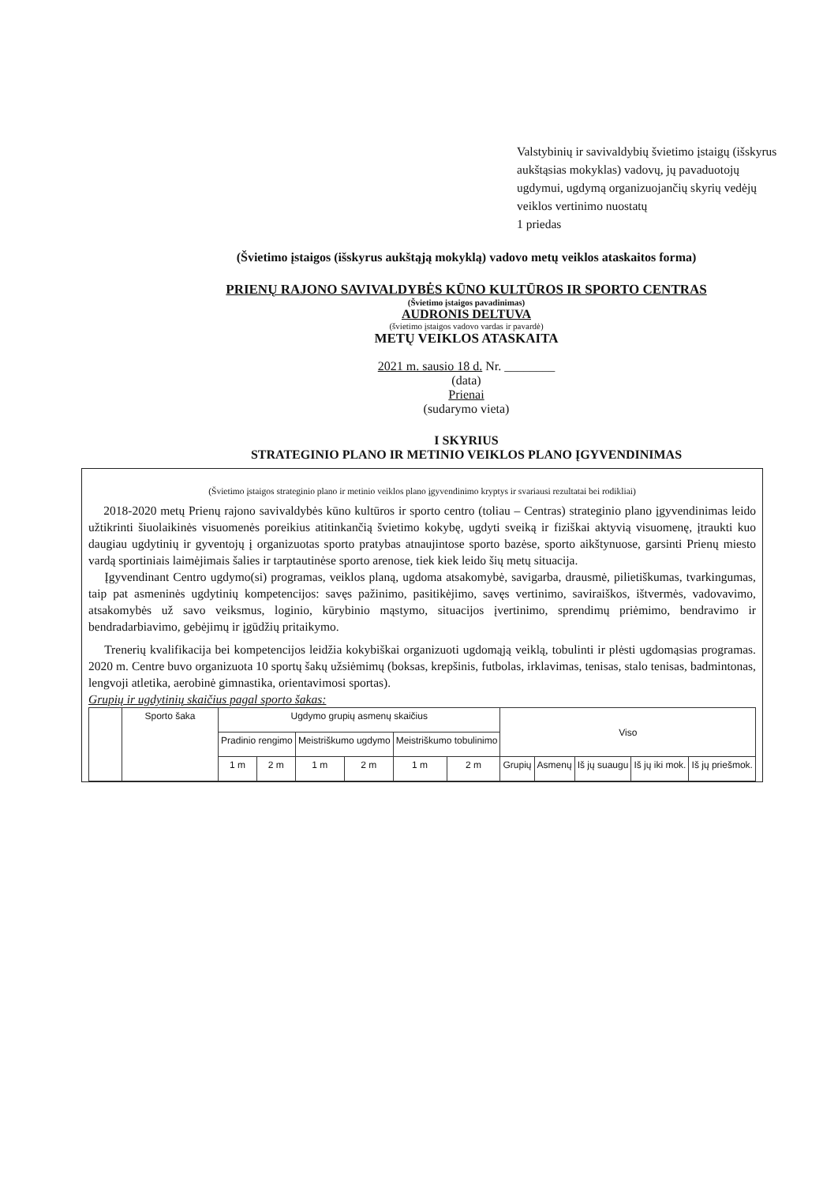Valstybinių ir savivaldybių švietimo įstaigų (išskyrus aukštąsias mokyklas) vadovų, jų pavaduotojų ugdymui, ugdymą organizuojančių skyrių vedėjų veiklos vertinimo nuostatų
1 priedas
(Švietimo įstaigos (išskyrus aukštąją mokyklą) vadovo metų veiklos ataskaitos forma)
PRIENŲ RAJONO SAVIVALDYBĖS KŪNO KULTŪROS IR SPORTO CENTRAS
(Švietimo įstaigos pavadinimas)
AUDRONIS DELTUVA
(švietimo įstaigos vadovo vardas ir pavardė)
METŲ VEIKLOS ATASKAITA
2021 m. sausio 18 d. Nr. ________
(data)
Prienai
(sudarymo vieta)
I SKYRIUS
STRATEGINIO PLANO IR METINIO VEIKLOS PLANO ĮGYVENDINIMAS
(Švietimo įstaigos strateginio plano ir metinio veiklos plano įgyvendinimo kryptys ir svariausi rezultatai bei rodikliai)
2018-2020 metų Prienų rajono savivaldybės kūno kultūros ir sporto centro (toliau – Centras) strateginio plano įgyvendinimas leido užtikrinti šiuolaikinės visuomenės poreikius atitinkančią švietimo kokybę, ugdyti sveiką ir fiziškai aktyvią visuomenę, įtraukti kuo daugiau ugdytinių ir gyventojų į organizuotas sporto pratybas atnaujintose sporto bazėse, sporto aikštynuose, garsinti Prienų miesto vardą sportiniais laimėjimais šalies ir tarptautinėse sporto arenose, tiek kiek leido šių metų situacija.
Įgyvendinant Centro ugdymo(si) programas, veiklos planą, ugdoma atsakomybė, savigarba, drausmė, pilietiškumas, tvarkingumas, taip pat asmeninės ugdytinių kompetencijos: savęs pažinimo, pasitikėjimo, savęs vertinimo, saviraiškos, ištvermės, vadovavimo, atsakomybės už savo veiksmus, loginio, kūrybinio mąstymo, situacijos įvertinimo, sprendimų priėmimo, bendravimo ir bendradarbiavimo, gebėjimų ir įgūdžių pritaikymo.
Trenerių kvalifikacija bei kompetencijos leidžia kokybiškai organizuoti ugdomąją veiklą, tobulinti ir plėsti ugdomąsias programas. 2020 m. Centre buvo organizuota 10 sportų šakų užsiėmimų (boksas, krepšinis, futbolas, irklavimas, tenisas, stalo tenisas, badmintonas, lengvoji atletika, aerobinė gimnastika, orientavimosi sportas).
Grupių ir ugdytinių skaičius pagal sporto šakas:
| | Sporto šaka | Ugdymo grupių asmenų skaičius | | | | | | Viso | | | | |
| --- | --- | --- | --- | --- | --- | --- | --- | --- | --- | --- | --- | --- |
| | | Pradinio rengimo | | Meistriškumo ugdymo | | Meistriškumo tobulinimo | | | | | | |
| | | 1 m | 2 m | 1 m | 2 m | 1 m | 2 m | Grupių | Asmenų | Iš jų suaugu | Iš jų iki mok. | Iš jų priešmok. |